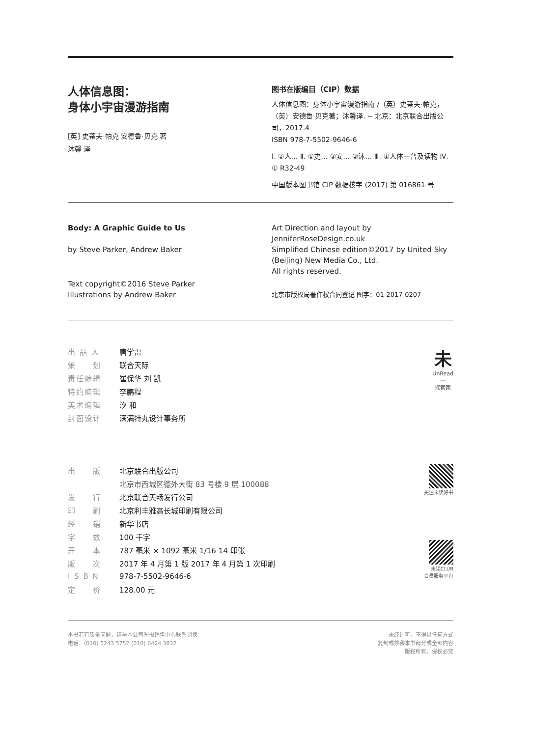人体信息图：
身体小宇宙漫游指南
[英] 史蒂夫·帕克 安德鲁·贝克 著
沐馨 译
图书在版编目（CIP）数据
人体信息图：身体小宇宙漫游指南 /（英）史蒂夫·帕克，（英）安德鲁·贝克著；沐馨译. -- 北京：北京联合出版公司，2017.4
ISBN 978-7-5502-9646-6
Ⅰ. ①人… Ⅱ. ①史… ②安… ③沐… Ⅲ. ①人体—普及读物 Ⅳ. ① R32-49
中国版本图书馆 CIP 数据核字 (2017) 第 016861 号
Body: A Graphic Guide to Us
by Steve Parker, Andrew Baker
Text copyright©2016 Steve Parker
Illustrations by Andrew Baker
Art Direction and layout by
JenniferRoseDesign.co.uk
Simplified Chinese edition©2017 by United Sky (Beijing) New Media Co., Ltd.
All rights reserved.
北京市版权局著作权合同登记 图字：01-2017-0207
| 出 品 人 | 唐学雷 |
| 策 划 | 联合天际 |
| 责任编辑 | 崔保华 刘 凯 |
| 特约编辑 | 李鹏程 |
| 美术编辑 | 汐 和 |
| 封面设计 | 满满特丸设计事务所 |
未
UnRead
—
探索家
| 出 版 | 北京联合出版公司 |
| | 北京市西城区德外大街 83 号楼 9 层 100088 |
| 发 行 | 北京联合天畅发行公司 |
| 印 刷 | 北京利丰雅高长城印刷有限公司 |
| 经 销 | 新华书店 |
| 字 数 | 100 千字 |
| 开 本 | 787 毫米 × 1092 毫米 1/16 14 印张 |
| 版 次 | 2017 年 4 月第 1 版 2017 年 4 月第 1 次印刷 |
| I S B N | 978-7-5502-9646-6 |
| 定 价 | 128.00 元 |
关注未读好书
未读CLUB
会员服务平台
本书若有质量问题，请与本公司图书销售中心联系调换
电话：(010) 5243 5752 (010) 6424 3832
未经许可，不得以任何方式
复制或抄袭本书部分或全部内容
版权所有，侵权必究